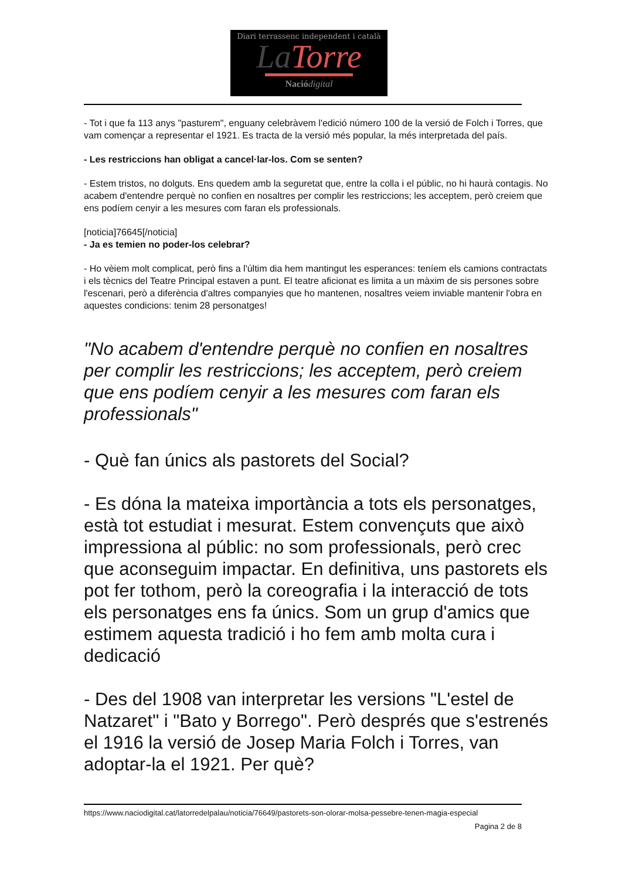Diari terrassenc independent i català
La Torre
Naciódigital
- Tot i que fa 113 anys "pasturem", enguany celebràvem l'edició número 100 de la versió de Folch i Torres, que vam començar a representar el 1921. Es tracta de la versió més popular, la més interpretada del país.
- Les restriccions han obligat a cancel·lar-los. Com se senten?
- Estem tristos, no dolguts. Ens quedem amb la seguretat que, entre la colla i el públic, no hi haurà contagis. No acabem d'entendre perquè no confien en nosaltres per complir les restriccions; les acceptem, però creiem que ens podíem cenyir a les mesures com faran els professionals.
[noticia]76645[/noticia]
- Ja es temien no poder-los celebrar?
- Ho vèiem molt complicat, però fins a l'últim dia hem mantingut les esperances: teníem els camions contractats i els tècnics del Teatre Principal estaven a punt. El teatre aficionat es limita a un màxim de sis persones sobre l'escenari, però a diferència d'altres companyies que ho mantenen, nosaltres veiem inviable mantenir l'obra en aquestes condicions: tenim 28 personatges!
"No acabem d'entendre perquè no confien en nosaltres per complir les restriccions; les acceptem, però creiem que ens podíem cenyir a les mesures com faran els professionals"
- Què fan únics als pastorets del Social?
- Es dóna la mateixa importància a tots els personatges, està tot estudiat i mesurat. Estem convençuts que això impressiona al públic: no som professionals, però crec que aconseguim impactar. En definitiva, uns pastorets els pot fer tothom, però la coreografia i la interacció de tots els personatges ens fa únics. Som un grup d'amics que estimem aquesta tradició i ho fem amb molta cura i dedicació
- Des del 1908 van interpretar les versions "L'estel de Natzaret" i "Bato y Borrego". Però després que s'estrenés el 1916 la versió de Josep Maria Folch i Torres, van adoptar-la el 1921. Per què?
https://www.naciodigital.cat/latorredelpalau/noticia/76649/pastorets-son-olorar-molsa-pessebre-tenen-magia-especial
Pagina 2 de 8